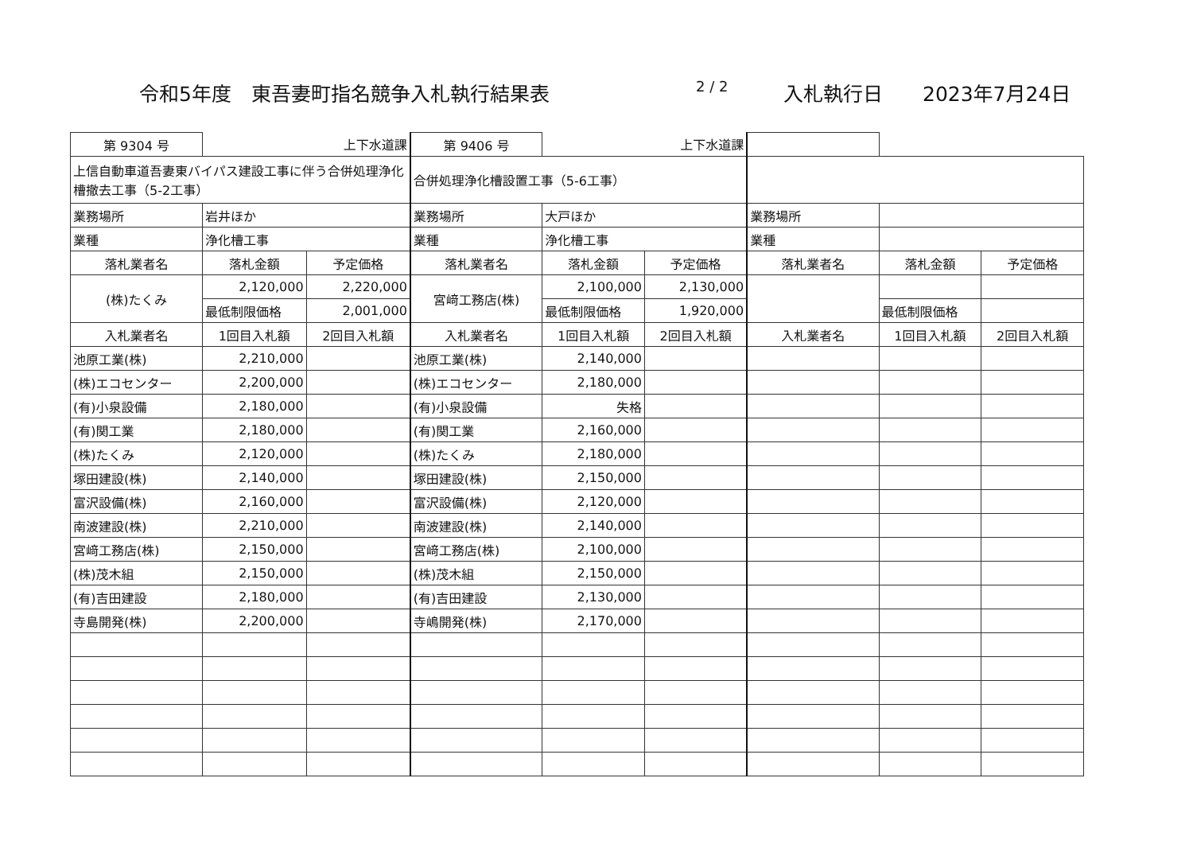令和5年度　東吾妻町指名競争入札執行結果表 2 / 2 入札執行日 2023年7月24日
| 第 9304 号 | 上下水道課 | | 第 9406 号 | 上下水道課 | | | | |
| 上信自動車道吾妻東バイパス建設工事に伴う合併処理浄化槽撤去工事（5-2工事） | | | 合併処理浄化槽設置工事（5-6工事） | | | | | |
| 業務場所 | 岩井ほか | | 業務場所 | 大戸ほか | | 業務場所 | | |
| 業種 | 浄化槽工事 | | 業種 | 浄化槽工事 | | 業種 | | |
| 落札業者名 | 落札金額 | 予定価格 | 落札業者名 | 落札金額 | 予定価格 | 落札業者名 | 落札金額 | 予定価格 |
| (株)たくみ | 2,120,000 | 2,220,000 | 宮﨑工務店(株) | 2,100,000 | 2,130,000 | | | |
| | 最低制限価格 | 2,001,000 | | 最低制限価格 | 1,920,000 | | 最低制限価格 | |
| 入札業者名 | 1回目入札額 | 2回目入札額 | 入札業者名 | 1回目入札額 | 2回目入札額 | 入札業者名 | 1回目入札額 | 2回目入札額 |
| 池原工業(株) | 2,210,000 | | 池原工業(株) | 2,140,000 | | | | |
| (株)エコセンター | 2,200,000 | | (株)エコセンター | 2,180,000 | | | | |
| (有)小泉設備 | 2,180,000 | | (有)小泉設備 | 失格 | | | | |
| (有)関工業 | 2,180,000 | | (有)関工業 | 2,160,000 | | | | |
| (株)たくみ | 2,120,000 | | (株)たくみ | 2,180,000 | | | | |
| 塚田建設(株) | 2,140,000 | | 塚田建設(株) | 2,150,000 | | | | |
| 富沢設備(株) | 2,160,000 | | 富沢設備(株) | 2,120,000 | | | | |
| 南波建設(株) | 2,210,000 | | 南波建設(株) | 2,140,000 | | | | |
| 宮﨑工務店(株) | 2,150,000 | | 宮﨑工務店(株) | 2,100,000 | | | | |
| (株)茂木組 | 2,150,000 | | (株)茂木組 | 2,150,000 | | | | |
| (有)吉田建設 | 2,180,000 | | (有)吉田建設 | 2,130,000 | | | | |
| 寺島開発(株) | 2,200,000 | | 寺嶋開発(株) | 2,170,000 | | | | |